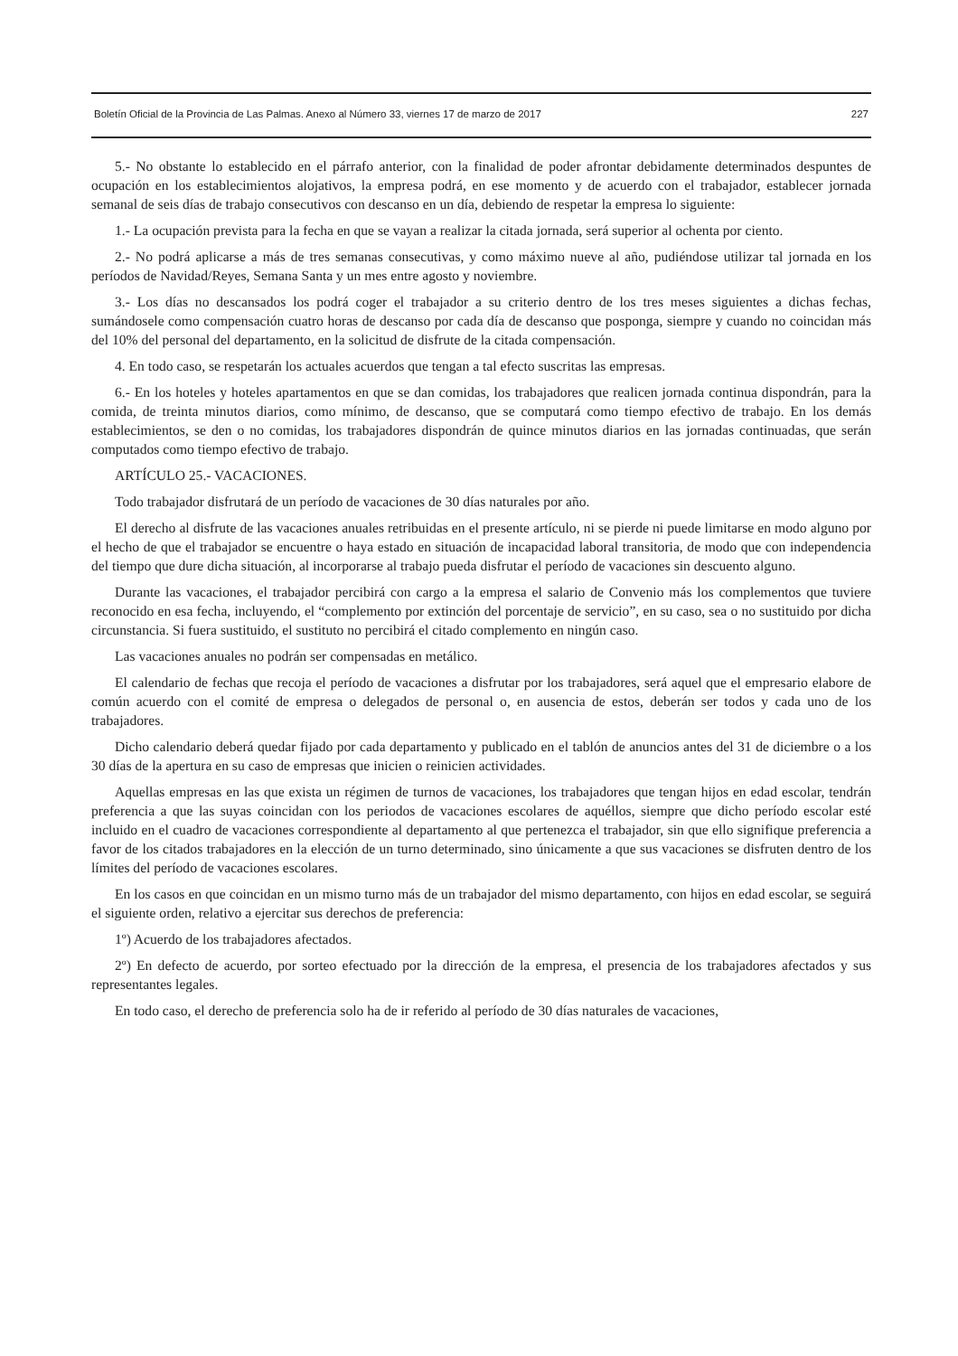Boletín Oficial de la Provincia de Las Palmas. Anexo al Número 33, viernes 17 de marzo de 2017 227
5.- No obstante lo establecido en el párrafo anterior, con la finalidad de poder afrontar debidamente determinados despuntes de ocupación en los establecimientos alojativos, la empresa podrá, en ese momento y de acuerdo con el trabajador, establecer jornada semanal de seis días de trabajo consecutivos con descanso en un día, debiendo de respetar la empresa lo siguiente:
1.- La ocupación prevista para la fecha en que se vayan a realizar la citada jornada, será superior al ochenta por ciento.
2.- No podrá aplicarse a más de tres semanas consecutivas, y como máximo nueve al año, pudiéndose utilizar tal jornada en los períodos de Navidad/Reyes, Semana Santa y un mes entre agosto y noviembre.
3.- Los días no descansados los podrá coger el trabajador a su criterio dentro de los tres meses siguientes a dichas fechas, sumándosele como compensación cuatro horas de descanso por cada día de descanso que posponga, siempre y cuando no coincidan más del 10% del personal del departamento, en la solicitud de disfrute de la citada compensación.
4. En todo caso, se respetarán los actuales acuerdos que tengan a tal efecto suscritas las empresas.
6.- En los hoteles y hoteles apartamentos en que se dan comidas, los trabajadores que realicen jornada continua dispondrán, para la comida, de treinta minutos diarios, como mínimo, de descanso, que se computará como tiempo efectivo de trabajo. En los demás establecimientos, se den o no comidas, los trabajadores dispondrán de quince minutos diarios en las jornadas continuadas, que serán computados como tiempo efectivo de trabajo.
ARTÍCULO 25.- VACACIONES.
Todo trabajador disfrutará de un período de vacaciones de 30 días naturales por año.
El derecho al disfrute de las vacaciones anuales retribuidas en el presente artículo, ni se pierde ni puede limitarse en modo alguno por el hecho de que el trabajador se encuentre o haya estado en situación de incapacidad laboral transitoria, de modo que con independencia del tiempo que dure dicha situación, al incorporarse al trabajo pueda disfrutar el período de vacaciones sin descuento alguno.
Durante las vacaciones, el trabajador percibirá con cargo a la empresa el salario de Convenio más los complementos que tuviere reconocido en esa fecha, incluyendo, el “complemento por extinción del porcentaje de servicio”, en su caso, sea o no sustituido por dicha circunstancia. Si fuera sustituido, el sustituto no percibirá el citado complemento en ningún caso.
Las vacaciones anuales no podrán ser compensadas en metálico.
El calendario de fechas que recoja el período de vacaciones a disfrutar por los trabajadores, será aquel que el empresario elabore de común acuerdo con el comité de empresa o delegados de personal o, en ausencia de estos, deberán ser todos y cada uno de los trabajadores.
Dicho calendario deberá quedar fijado por cada departamento y publicado en el tablón de anuncios antes del 31 de diciembre o a los 30 días de la apertura en su caso de empresas que inicien o reinicien actividades.
Aquellas empresas en las que exista un régimen de turnos de vacaciones, los trabajadores que tengan hijos en edad escolar, tendrán preferencia a que las suyas coincidan con los periodos de vacaciones escolares de aquéllos, siempre que dicho período escolar esté incluido en el cuadro de vacaciones correspondiente al departamento al que pertenezca el trabajador, sin que ello signifique preferencia a favor de los citados trabajadores en la elección de un turno determinado, sino únicamente a que sus vacaciones se disfruten dentro de los límites del período de vacaciones escolares.
En los casos en que coincidan en un mismo turno más de un trabajador del mismo departamento, con hijos en edad escolar, se seguirá el siguiente orden, relativo a ejercitar sus derechos de preferencia:
1º) Acuerdo de los trabajadores afectados.
2º) En defecto de acuerdo, por sorteo efectuado por la dirección de la empresa, el presencia de los trabajadores afectados y sus representantes legales.
En todo caso, el derecho de preferencia solo ha de ir referido al período de 30 días naturales de vacaciones,